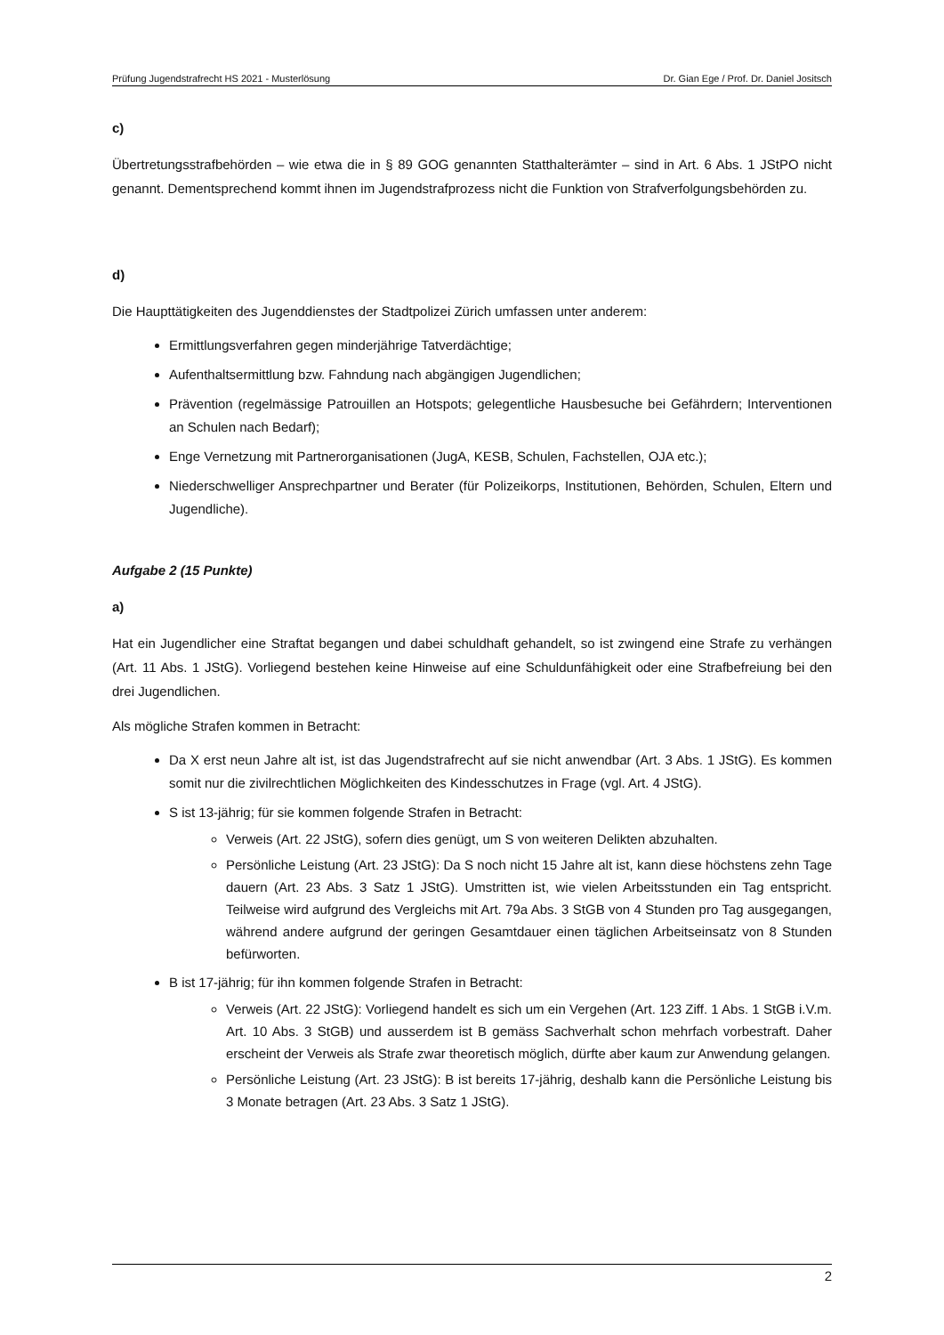Prüfung Jugendstrafrecht HS 2021 - Musterlösung Dr. Gian Ege / Prof. Dr. Daniel Jositsch
c)
Übertretungsstrafbehörden – wie etwa die in § 89 GOG genannten Statthalterämter – sind in Art. 6 Abs. 1 JStPO nicht genannt. Dementsprechend kommt ihnen im Jugendstrafprozess nicht die Funktion von Strafverfolgungsbehörden zu.
d)
Die Haupttätigkeiten des Jugenddienstes der Stadtpolizei Zürich umfassen unter anderem:
Ermittlungsverfahren gegen minderjährige Tatverdächtige;
Aufenthaltsermittlung bzw. Fahndung nach abgängigen Jugendlichen;
Prävention (regelmässige Patrouillen an Hotspots; gelegentliche Hausbesuche bei Gefährdern; Interventionen an Schulen nach Bedarf);
Enge Vernetzung mit Partnerorganisationen (JugA, KESB, Schulen, Fachstellen, OJA etc.);
Niederschwelliger Ansprechpartner und Berater (für Polizeikorps, Institutionen, Behörden, Schulen, Eltern und Jugendliche).
Aufgabe 2 (15 Punkte)
a)
Hat ein Jugendlicher eine Straftat begangen und dabei schuldhaft gehandelt, so ist zwingend eine Strafe zu verhängen (Art. 11 Abs. 1 JStG). Vorliegend bestehen keine Hinweise auf eine Schuldunfähigkeit oder eine Strafbefreiung bei den drei Jugendlichen.
Als mögliche Strafen kommen in Betracht:
Da X erst neun Jahre alt ist, ist das Jugendstrafrecht auf sie nicht anwendbar (Art. 3 Abs. 1 JStG). Es kommen somit nur die zivilrechtlichen Möglichkeiten des Kindesschutzes in Frage (vgl. Art. 4 JStG).
S ist 13-jährig; für sie kommen folgende Strafen in Betracht:
Verweis (Art. 22 JStG), sofern dies genügt, um S von weiteren Delikten abzuhalten.
Persönliche Leistung (Art. 23 JStG): Da S noch nicht 15 Jahre alt ist, kann diese höchstens zehn Tage dauern (Art. 23 Abs. 3 Satz 1 JStG). Umstritten ist, wie vielen Arbeitsstunden ein Tag entspricht. Teilweise wird aufgrund des Vergleichs mit Art. 79a Abs. 3 StGB von 4 Stunden pro Tag ausgegangen, während andere aufgrund der geringen Gesamtdauer einen täglichen Arbeitseinsatz von 8 Stunden befürworten.
B ist 17-jährig; für ihn kommen folgende Strafen in Betracht:
Verweis (Art. 22 JStG): Vorliegend handelt es sich um ein Vergehen (Art. 123 Ziff. 1 Abs. 1 StGB i.V.m. Art. 10 Abs. 3 StGB) und ausserdem ist B gemäss Sachverhalt schon mehrfach vorbestraft. Daher erscheint der Verweis als Strafe zwar theoretisch möglich, dürfte aber kaum zur Anwendung gelangen.
Persönliche Leistung (Art. 23 JStG): B ist bereits 17-jährig, deshalb kann die Persönliche Leistung bis 3 Monate betragen (Art. 23 Abs. 3 Satz 1 JStG).
2